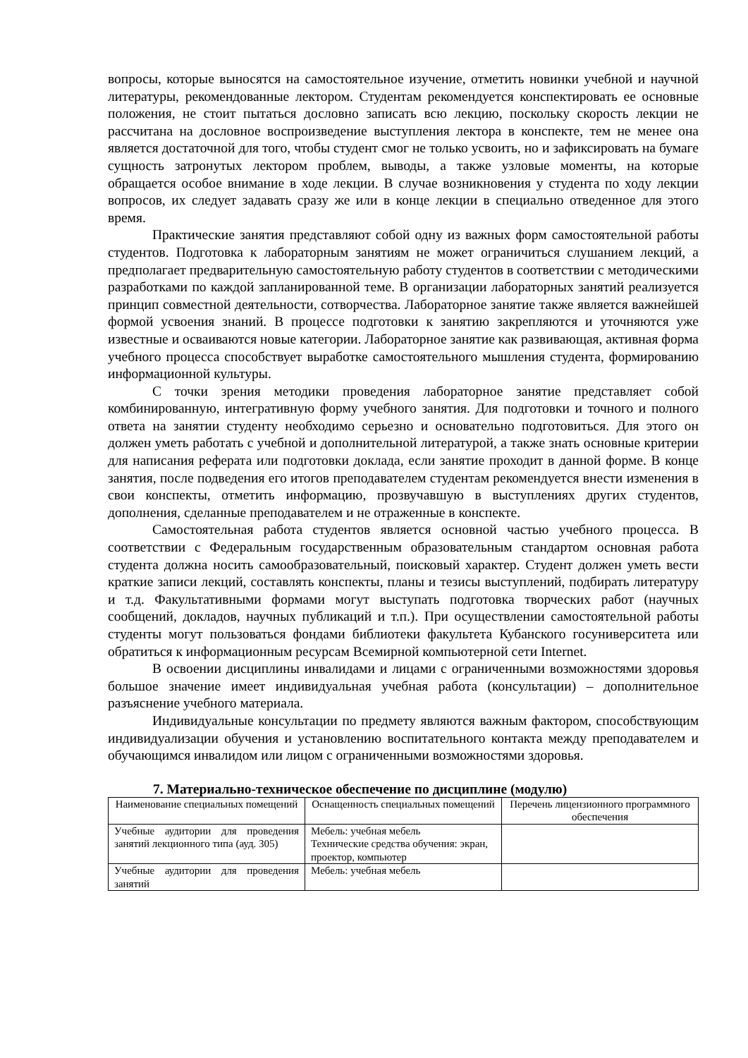вопросы, которые выносятся на самостоятельное изучение, отметить новинки учебной и научной литературы, рекомендованные лектором. Студентам рекомендуется конспектировать ее основные положения, не стоит пытаться дословно записать всю лекцию, поскольку скорость лекции не рассчитана на дословное воспроизведение выступления лектора в конспекте, тем не менее она является достаточной для того, чтобы студент смог не только усвоить, но и зафиксировать на бумаге сущность затронутых лектором проблем, выводы, а также узловые моменты, на которые обращается особое внимание в ходе лекции. В случае возникновения у студента по ходу лекции вопросов, их следует задавать сразу же или в конце лекции в специально отведенное для этого время.
Практические занятия представляют собой одну из важных форм самостоятельной работы студентов. Подготовка к лабораторным занятиям не может ограничиться слушанием лекций, а предполагает предварительную самостоятельную работу студентов в соответствии с методическими разработками по каждой запланированной теме. В организации лабораторных занятий реализуется принцип совместной деятельности, сотворчества. Лабораторное занятие также является важнейшей формой усвоения знаний. В процессе подготовки к занятию закрепляются и уточняются уже известные и осваиваются новые категории. Лабораторное занятие как развивающая, активная форма учебного процесса способствует выработке самостоятельного мышления студента, формированию информационной культуры.
С точки зрения методики проведения лабораторное занятие представляет собой комбинированную, интегративную форму учебного занятия. Для подготовки и точного и полного ответа на занятии студенту необходимо серьезно и основательно подготовиться. Для этого он должен уметь работать с учебной и дополнительной литературой, а также знать основные критерии для написания реферата или подготовки доклада, если занятие проходит в данной форме. В конце занятия, после подведения его итогов преподавателем студентам рекомендуется внести изменения в свои конспекты, отметить информацию, прозвучавшую в выступлениях других студентов, дополнения, сделанные преподавателем и не отраженные в конспекте.
Самостоятельная работа студентов является основной частью учебного процесса. В соответствии с Федеральным государственным образовательным стандартом основная работа студента должна носить самообразовательный, поисковый характер. Студент должен уметь вести краткие записи лекций, составлять конспекты, планы и тезисы выступлений, подбирать литературу и т.д. Факультативными формами могут выступать подготовка творческих работ (научных сообщений, докладов, научных публикаций и т.п.). При осуществлении самостоятельной работы студенты могут пользоваться фондами библиотеки факультета Кубанского госуниверситета или обратиться к информационным ресурсам Всемирной компьютерной сети Internet.
В освоении дисциплины инвалидами и лицами с ограниченными возможностями здоровья большое значение имеет индивидуальная учебная работа (консультации) – дополнительное разъяснение учебного материала.
Индивидуальные консультации по предмету являются важным фактором, способствующим индивидуализации обучения и установлению воспитательного контакта между преподавателем и обучающимся инвалидом или лицом с ограниченными возможностями здоровья.
7. Материально-техническое обеспечение по дисциплине (модулю)
| Наименование специальных помещений | Оснащенность специальных помещений | Перечень лицензионного программного обеспечения |
| --- | --- | --- |
| Учебные аудитории для проведения занятий лекционного типа (ауд. 305) | Мебель: учебная мебель Технические средства обучения: экран, проектор, компьютер | |
| Учебные аудитории для проведения занятий | Мебель: учебная мебель | |